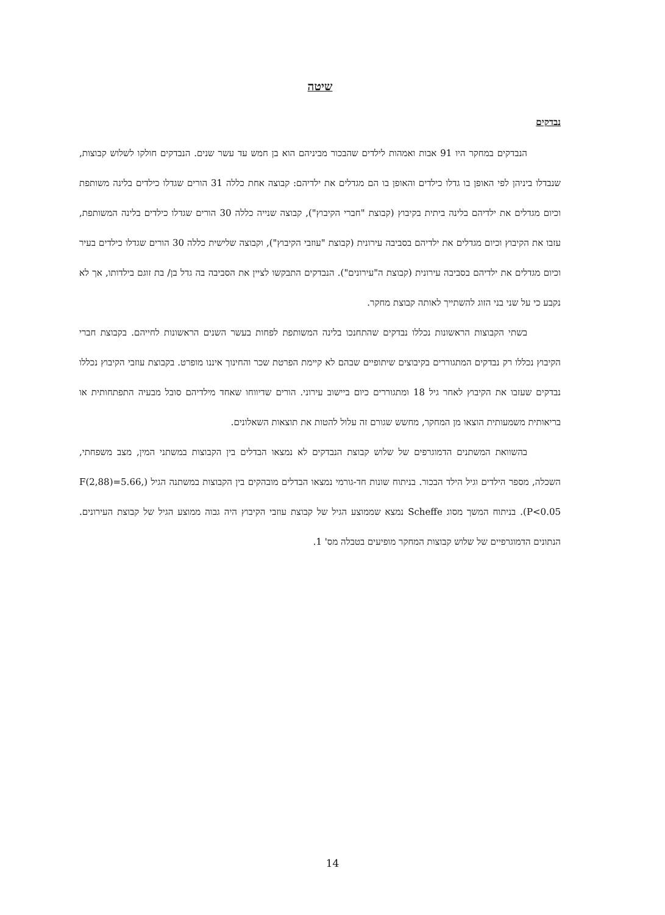שיטה
נבדקים
הנבדקים במחקר היו 91 אבות ואמהות לילדים שהבכור מביניהם הוא בן חמש עד עשר שנים. הנבדקים חולקו לשלוש קבוצות, שנבדלו ביניהן לפי האופן בו גדלו כילדים והאופן בו הם מגדלים את ילדיהם: קבוצה אחת כללה 31 הורים שגדלו כילדים בלינה משותפת וכיום מגדלים את ילדיהם בלינה ביתית בקיבוץ (קבוצת "חברי הקיבוץ"), קבוצה שנייה כללה 30 הורים שגדלו כילדים בלינה המשותפת, עזבו את הקיבוץ וכיום מגדלים את ילדיהם בסביבה עירונית (קבוצת "עוזבי הקיבוץ"), וקבוצה שלישית כללה 30 הורים שגדלו כילדים בעיר וכיום מגדלים את ילדיהם בסביבה עירונית (קבוצת ה"עירונים"). הנבדקים התבקשו לציין את הסביבה בה גדל בן/ בת זוגם בילדותו, אך לא נקבע כי על שני בני הזוג להשתייך לאותה קבוצת מחקר.
בשתי הקבוצות הראשונות נכללו נבדקים שהתחנכו בלינה המשותפת לפחות בעשר השנים הראשונות לחייהם. בקבוצת חברי הקיבוץ נכללו רק נבדקים המתגוררים בקיבוצים שיתופיים שבהם לא קיימת הפרטת שכר והחינוך איננו מופרט. בקבוצת עוזבי הקיבוץ נכללו נבדקים שעזבו את הקיבוץ לאחר גיל 18 ומתגוררים כיום ביישוב עירוני. הורים שדיווחו שאחד מילדיהם סובל מבעיה התפתחותית או בריאותית משמעותית הוצאו מן המחקר, מחשש שגורם זה עלול להטות את תוצאות השאלונים.
בהשוואת המשתנים הדמוגרפים של שלוש קבוצת הנבדקים לא נמצאו הבדלים בין הקבוצות במשתני המין, מצב משפחתי, השכלה, מספר הילדים וגיל הילד הבכור. בניתוח שונות חד-גורמי נמצאו הבדלים מובהקים בין הקבוצות במשתנה הגיל (F(2,88)=5.66, P<0.05). בניתוח המשך מסוג Scheffe נמצא שממוצע הגיל של קבוצת עוזבי הקיבוץ היה גבוה ממוצע הגיל של קבוצת העירונים. הנתונים הדמוגרפיים של שלוש קבוצות המחקר מופיעים בטבלה מס' 1.
14